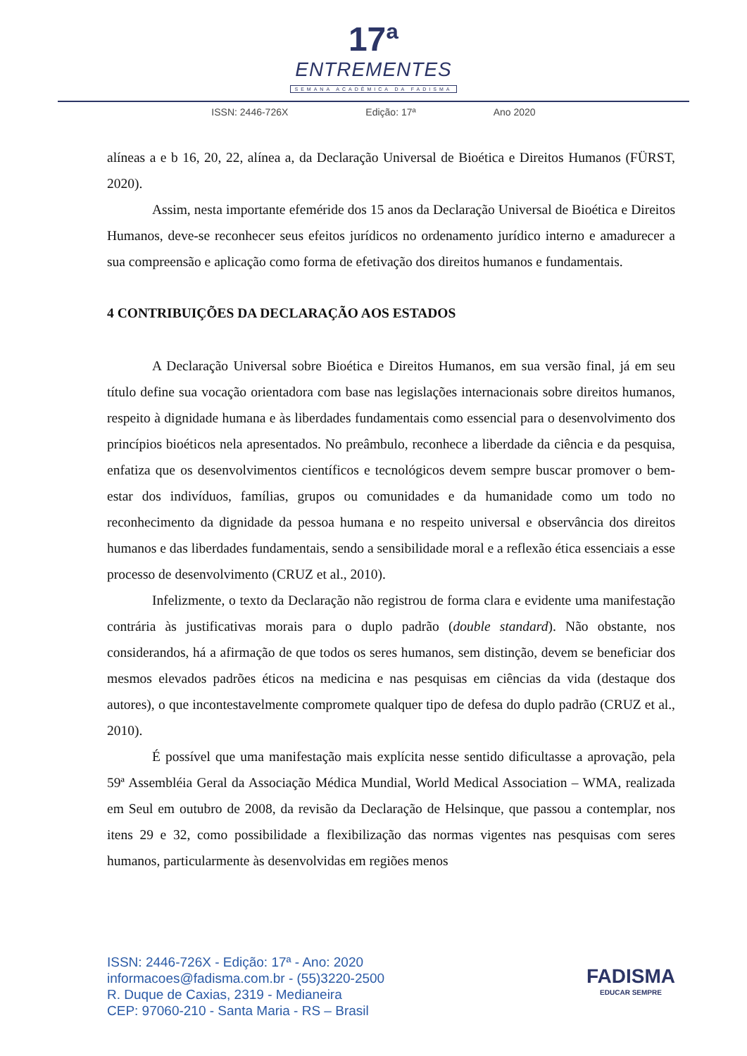17ª
ENTREMENTES
SEMANA ACADÊMICA DA FADISMA
ISSN: 2446-726X Edição: 17ª Ano 2020
alíneas a e b 16, 20, 22, alínea a, da Declaração Universal de Bioética e Direitos Humanos (FÜRST, 2020).
Assim, nesta importante efeméride dos 15 anos da Declaração Universal de Bioética e Direitos Humanos, deve-se reconhecer seus efeitos jurídicos no ordenamento jurídico interno e amadurecer a sua compreensão e aplicação como forma de efetivação dos direitos humanos e fundamentais.
4 CONTRIBUIÇÕES DA DECLARAÇÃO AOS ESTADOS
A Declaração Universal sobre Bioética e Direitos Humanos, em sua versão final, já em seu título define sua vocação orientadora com base nas legislações internacionais sobre direitos humanos, respeito à dignidade humana e às liberdades fundamentais como essencial para o desenvolvimento dos princípios bioéticos nela apresentados. No preâmbulo, reconhece a liberdade da ciência e da pesquisa, enfatiza que os desenvolvimentos científicos e tecnológicos devem sempre buscar promover o bem-estar dos indivíduos, famílias, grupos ou comunidades e da humanidade como um todo no reconhecimento da dignidade da pessoa humana e no respeito universal e observância dos direitos humanos e das liberdades fundamentais, sendo a sensibilidade moral e a reflexão ética essenciais a esse processo de desenvolvimento (CRUZ et al., 2010).
Infelizmente, o texto da Declaração não registrou de forma clara e evidente uma manifestação contrária às justificativas morais para o duplo padrão (double standard). Não obstante, nos considerandos, há a afirmação de que todos os seres humanos, sem distinção, devem se beneficiar dos mesmos elevados padrões éticos na medicina e nas pesquisas em ciências da vida (destaque dos autores), o que incontestavelmente compromete qualquer tipo de defesa do duplo padrão (CRUZ et al., 2010).
É possível que uma manifestação mais explícita nesse sentido dificultasse a aprovação, pela 59ª Assembléia Geral da Associação Médica Mundial, World Medical Association – WMA, realizada em Seul em outubro de 2008, da revisão da Declaração de Helsinque, que passou a contemplar, nos itens 29 e 32, como possibilidade a flexibilização das normas vigentes nas pesquisas com seres humanos, particularmente às desenvolvidas em regiões menos
ISSN: 2446-726X - Edição: 17ª - Ano: 2020
informacoes@fadisma.com.br - (55)3220-2500
R. Duque de Caxias, 2319 - Medianeira
CEP: 97060-210 - Santa Maria - RS – Brasil
FADISMA
EDUCAR SEMPRE